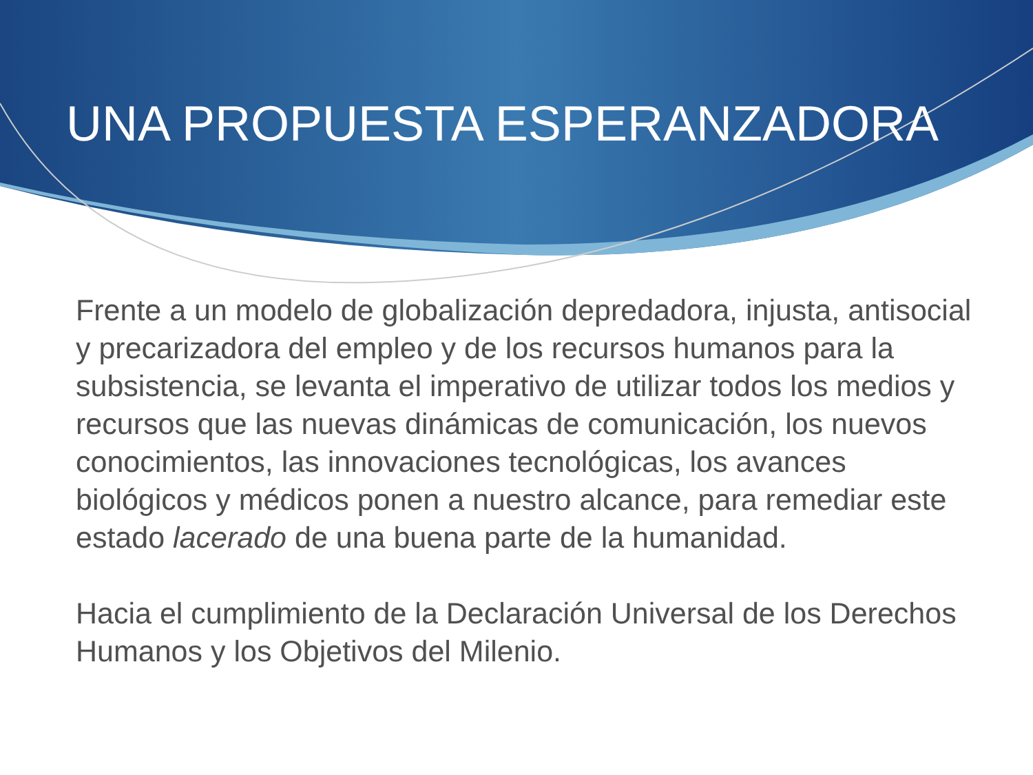UNA PROPUESTA ESPERANZADORA
Frente a un modelo de globalización depredadora, injusta, antisocial y precarizadora del empleo y de los recursos humanos para la subsistencia, se levanta el imperativo de utilizar todos los medios y recursos que las nuevas dinámicas de comunicación, los nuevos conocimientos, las innovaciones tecnológicas, los avances biológicos y médicos ponen a nuestro alcance, para remediar este estado lacerado de una buena parte de la humanidad.
Hacia el cumplimiento de la Declaración Universal de los Derechos Humanos y los Objetivos del Milenio.